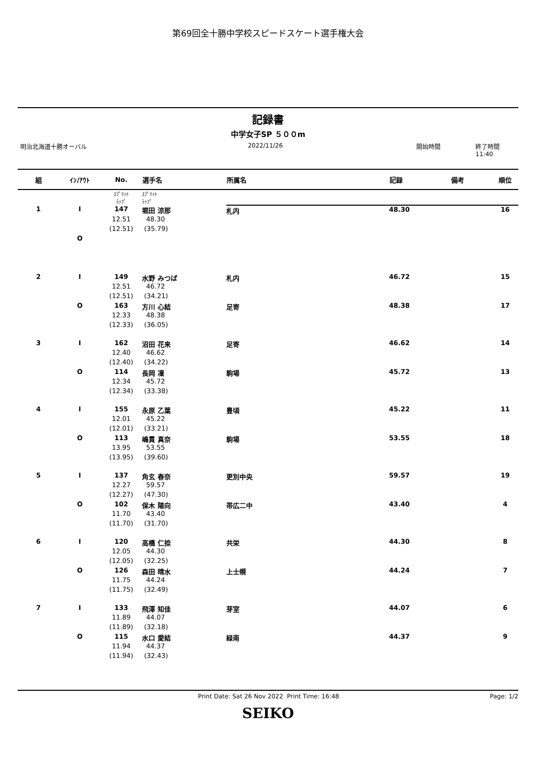第69回全十勝中学校スピードスケート選手権大会
記録書
中学女子SP ５００m
明治北海道十勝オーバル 2022/11/26 開始時間 終了時間 11:40
| 組 | ｲﾝ/ｱｳﾄ | No. | 選手名 | 所属名 | 記録 | 備考 | 順位 |
| --- | --- | --- | --- | --- | --- | --- | --- |
| | | ｽﾌﾟﾘｯﾄ ﾗｯﾌﾟ | ｽﾌﾟﾘｯﾄ ﾗｯﾌﾟ | | | | |
| 1 | I | 147 | 堀田 涼那 | 札内 | 48.30 | | 16 |
| | | 12.51 | 48.30 | | | | |
| | | (12.51) | (35.79) | | | | |
| | O | | | | | | |
| 2 | I | 149 | 水野 みつば | 札内 | 46.72 | | 15 |
| | | 12.51 | 46.72 | | | | |
| | | (12.51) | (34.21) | | | | |
| | O | 163 | 方川 心結 | 足寄 | 48.38 | | 17 |
| | | 12.33 | 48.38 | | | | |
| | | (12.33) | (36.05) | | | | |
| 3 | I | 162 | 沼田 花来 | 足寄 | 46.62 | | 14 |
| | | 12.40 | 46.62 | | | | |
| | | (12.40) | (34.22) | | | | |
| | O | 114 | 長岡 凜 | 駒場 | 45.72 | | 13 |
| | | 12.34 | 45.72 | | | | |
| | | (12.34) | (33.38) | | | | |
| 4 | I | 155 | 永原 乙葉 | 豊頃 | 45.22 | | 11 |
| | | 12.01 | 45.22 | | | | |
| | | (12.01) | (33.21) | | | | |
| | O | 113 | 嶋貫 真奈 | 駒場 | 53.55 | | 18 |
| | | 13.95 | 53.55 | | | | |
| | | (13.95) | (39.60) | | | | |
| 5 | I | 137 | 角玄 春奈 | 更別中央 | 59.57 | | 19 |
| | | 12.27 | 59.57 | | | | |
| | | (12.27) | (47.30) | | | | |
| | O | 102 | 保木 陽向 | 帯広二中 | 43.40 | | 4 |
| | | 11.70 | 43.40 | | | | |
| | | (11.70) | (31.70) | | | | |
| 6 | I | 120 | 高橋 仁捺 | 共栄 | 44.30 | | 8 |
| | | 12.05 | 44.30 | | | | |
| | | (12.05) | (32.25) | | | | |
| | O | 126 | 森田 晴水 | 上士幌 | 44.24 | | 7 |
| | | 11.75 | 44.24 | | | | |
| | | (11.75) | (32.49) | | | | |
| 7 | I | 133 | 飛澤 知佳 | 芽室 | 44.07 | | 6 |
| | | 11.89 | 44.07 | | | | |
| | | (11.89) | (32.18) | | | | |
| | O | 115 | 水口 愛結 | 緑南 | 44.37 | | 9 |
| | | 11.94 | 44.37 | | | | |
| | | (11.94) | (32.43) | | | | |
Print Date: Sat 26 Nov 2022 Print Time: 16:48 Page: 1/2
SEIKO